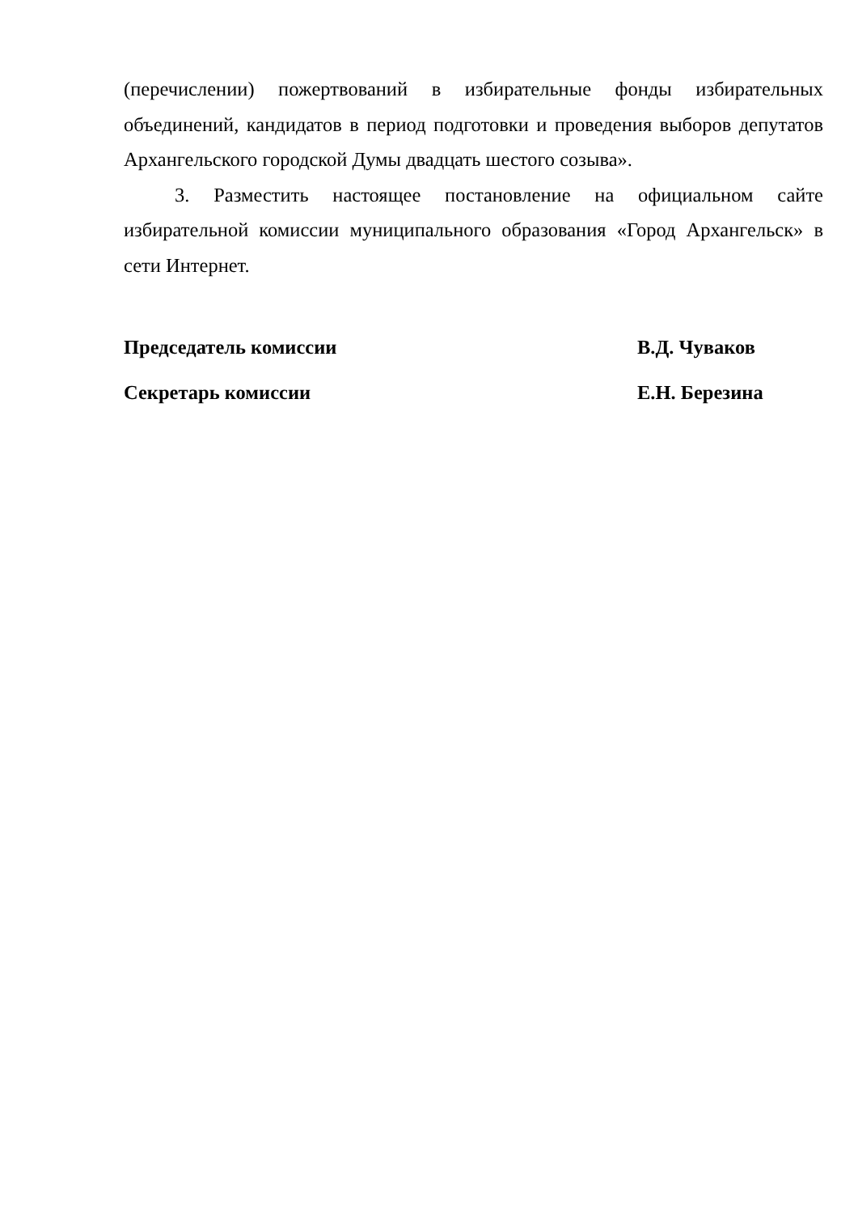(перечислении) пожертвований в избирательные фонды избирательных объединений, кандидатов в период подготовки и проведения выборов депутатов Архангельского городской Думы двадцать шестого созыва».
3. Разместить настоящее постановление на официальном сайте избирательной комиссии муниципального образования «Город Архангельск» в сети Интернет.
Председатель комиссии В.Д. Чуваков
Секретарь комиссии Е.Н. Березина